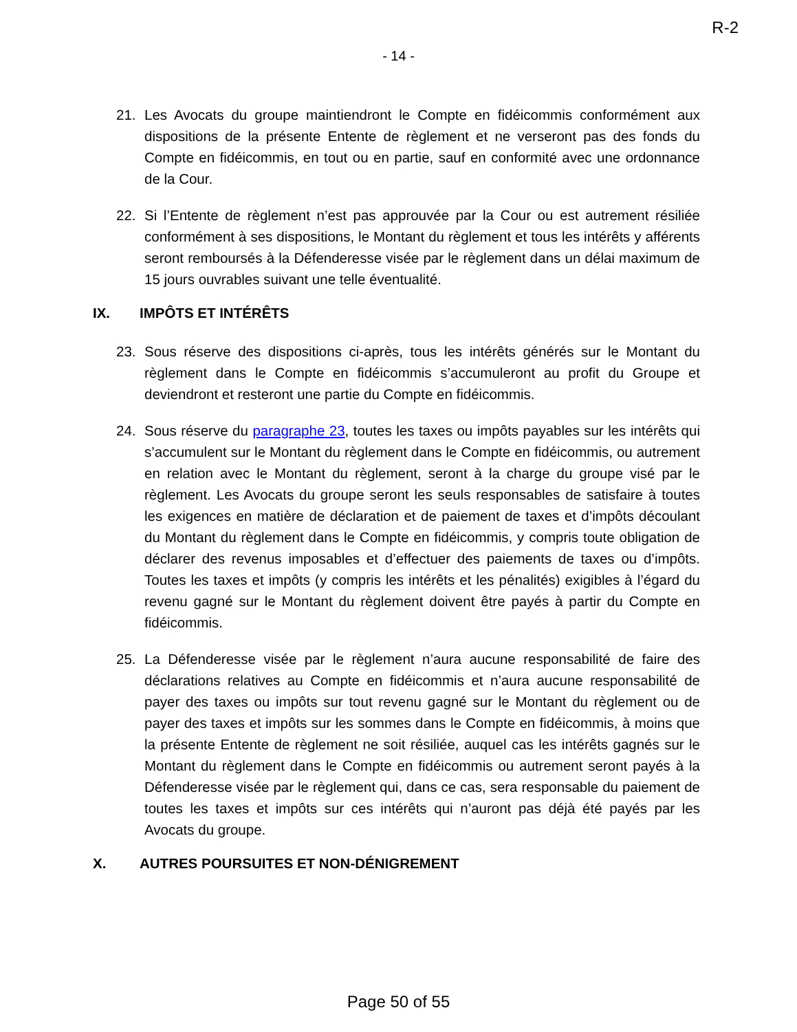R-2
- 14 -
21. Les Avocats du groupe maintiendront le Compte en fidéicommis conformément aux dispositions de la présente Entente de règlement et ne verseront pas des fonds du Compte en fidéicommis, en tout ou en partie, sauf en conformité avec une ordonnance de la Cour.
22. Si l’Entente de règlement n’est pas approuvée par la Cour ou est autrement résiliée conformément à ses dispositions, le Montant du règlement et tous les intérêts y afférents seront remboursés à la Défenderesse visée par le règlement dans un délai maximum de 15 jours ouvrables suivant une telle éventualité.
IX. IMPÔTS ET INTÉRÊTS
23. Sous réserve des dispositions ci-après, tous les intérêts générés sur le Montant du règlement dans le Compte en fidéicommis s’accumuleront au profit du Groupe et deviendront et resteront une partie du Compte en fidéicommis.
24. Sous réserve du paragraphe 23, toutes les taxes ou impôts payables sur les intérêts qui s’accumulent sur le Montant du règlement dans le Compte en fidéicommis, ou autrement en relation avec le Montant du règlement, seront à la charge du groupe visé par le règlement. Les Avocats du groupe seront les seuls responsables de satisfaire à toutes les exigences en matière de déclaration et de paiement de taxes et d’impôts découlant du Montant du règlement dans le Compte en fidéicommis, y compris toute obligation de déclarer des revenus imposables et d’effectuer des paiements de taxes ou d’impôts. Toutes les taxes et impôts (y compris les intérêts et les pénalités) exigibles à l’égard du revenu gagné sur le Montant du règlement doivent être payés à partir du Compte en fidéicommis.
25. La Défenderesse visée par le règlement n’aura aucune responsabilité de faire des déclarations relatives au Compte en fidéicommis et n’aura aucune responsabilité de payer des taxes ou impôts sur tout revenu gagné sur le Montant du règlement ou de payer des taxes et impôts sur les sommes dans le Compte en fidéicommis, à moins que la présente Entente de règlement ne soit résiliée, auquel cas les intérêts gagnés sur le Montant du règlement dans le Compte en fidéicommis ou autrement seront payés à la Défenderesse visée par le règlement qui, dans ce cas, sera responsable du paiement de toutes les taxes et impôts sur ces intérêts qui n’auront pas déjà été payés par les Avocats du groupe.
X. AUTRES POURSUITES ET NON-DÉNIGREMENT
Page 50 of 55